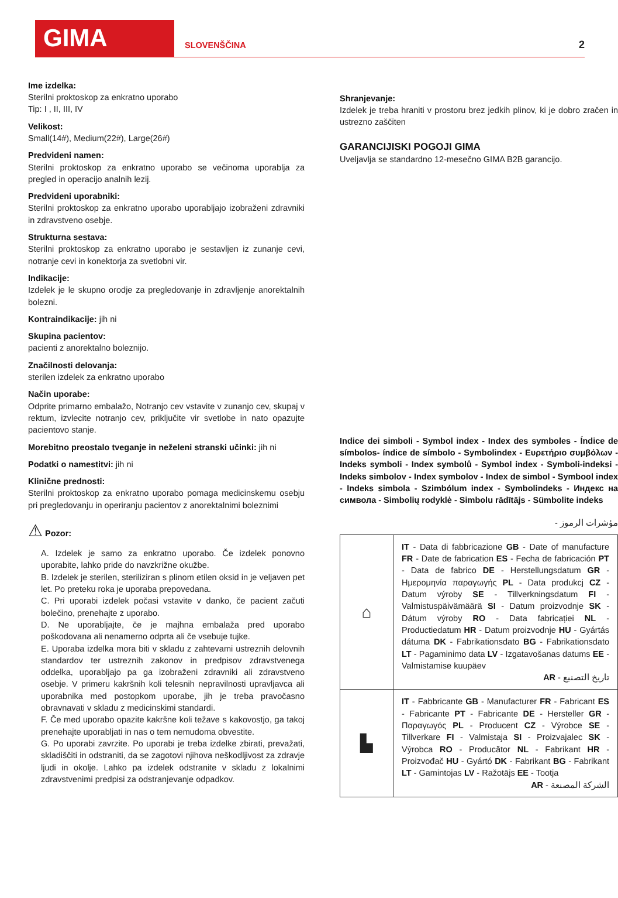GIMA
SLOVENŠČINA
2
Ime izdelka:
Sterilni proktoskop za enkratno uporabo
Tip: I , II, III, IV
Velikost:
Small(14#), Medium(22#), Large(26#)
Predvideni namen:
Sterilni proktoskop za enkratno uporabo se večinoma uporablja za pregled in operacijo analnih lezij.
Predvideni uporabniki:
Sterilni proktoskop za enkratno uporabo uporabljajo izobraženi zdravniki in zdravstveno osebje.
Strukturna sestava:
Sterilni proktoskop za enkratno uporabo je sestavljen iz zunanje cevi, notranje cevi in konektorja za svetlobni vir.
Indikacije:
Izdelek je le skupno orodje za pregledovanje in zdravljenje anorektalnih bolezni.
Kontraindikacije: jih ni
Skupina pacientov:
pacienti z anorektalno boleznijo.
Značilnosti delovanja:
sterilen izdelek za enkratno uporabo
Način uporabe:
Odprite primarno embalažo, Notranjo cev vstavite v zunanjo cev, skupaj v rektum, izvlecite notranjo cev, priključite vir svetlobe in nato opazujte pacientovo stanje.
Morebitno preostalo tveganje in neželeni stranski učinki: jih ni
Podatki o namestitvi: jih ni
Klinične prednosti:
Sterilni proktoskop za enkratno uporabo pomaga medicinskemu osebju pri pregledovanju in operiranju pacientov z anorektalnimi boleznimi
⚠ Pozor:
A. Izdelek je samo za enkratno uporabo. Če izdelek ponovno uporabite, lahko pride do navzkrižne okužbe.
B. Izdelek je sterilen, steriliziran s plinom etilen oksid in je veljaven pet let. Po preteku roka je uporaba prepovedana.
C. Pri uporabi izdelek počasi vstavite v danko, če pacient začuti bolečino, prenehajte z uporabo.
D. Ne uporabljajte, če je majhna embalaža pred uporabo poškodovana ali nenamerno odprta ali če vsebuje tujke.
E. Uporaba izdelka mora biti v skladu z zahtevami ustreznih delovnih standardov ter ustreznih zakonov in predpisov zdravstvenega oddelka, uporabljajo pa ga izobraženi zdravniki ali zdravstveno osebje. V primeru kakršnih koli telesnih nepravilnosti upravljavca ali uporabnika med postopkom uporabe, jih je treba pravočasno obravnavati v skladu z medicinskimi standardi.
F. Če med uporabo opazite kakršne koli težave s kakovostjo, ga takoj prenehajte uporabljati in nas o tem nemudoma obvestite.
G. Po uporabi zavrzite. Po uporabi je treba izdelke zbirati, prevažati, skladiščiti in odstraniti, da se zagotovi njihova neškodljivost za zdravje ljudi in okolje. Lahko pa izdelek odstranite v skladu z lokalnimi zdravstvenimi predpisi za odstranjevanje odpadkov.
Shranjevanje:
Izdelek je treba hraniti v prostoru brez jedkih plinov, ki je dobro zračen in ustrezno zaščiten
GARANCIJISKI POGOJI GIMA
Uveljavlja se standardno 12-mesečno GIMA B2B garancijo.
Indice dei simboli - Symbol index - Index des symboles - Índice de símbolos- índice de símbolo - Symbolindex - Ευρετήριο συμβόλων - Indeks symboli - Index symbolů - Symbol index - Symboli-indeksi - Indeks simbolov - Index symbolov - Index de simbol - Symbool index - Indeks simbola - Szimbólum index - Symbolindeks - Индекс на символа - Simbolių rodyklė - Simbolu rādītājs - Sümbolite indeks
- مؤشرات الرموز
| ⌂ | IT - Data di fabbricazione GB - Date of manufacture FR - Date de fabrication ES - Fecha de fabricación PT - Data de fabrico DE - Herstellungsdatum GR - Ημερομηνία παραγωγής PL - Data produkcj CZ - Datum výroby SE - Tillverkningsdatum FI - Valmistuspäivämäärä SI - Datum proizvodnje SK - Dátum výroby RO - Data fabricației NL - Productiedatum HR - Datum proizvodnje HU - Gyártás dátuma DK - Fabrikationsdato BG - Fabrikationsdato LT - Pagaminimo data LV - Izgatavošanas datums EE - Valmistamise kuupäev AR - تاريخ التصنيع |
| ▙ | IT - Fabbricante GB - Manufacturer FR - Fabricant ES - Fabricante PT - Fabricante DE - Hersteller GR - Παραγωγός PL - Producent CZ - Výrobce SE - Tillverkare FI - Valmistaja SI - Proizvajalec SK - Výrobca RO - Producător NL - Fabrikant HR - Proizvođač HU - Gyártó DK - Fabrikant BG - Fabrikant LT - Gamintojas LV - Ražotājs EE - Tootja AR - الشركة المصنعة |